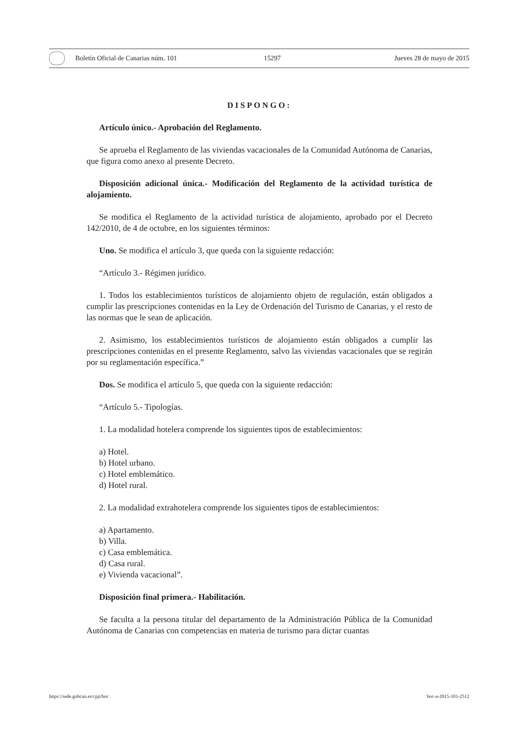Boletín Oficial de Canarias núm. 101 15297 Jueves 28 de mayo de 2015
DISPONGO:
Artículo único.- Aprobación del Reglamento.
Se aprueba el Reglamento de las viviendas vacacionales de la Comunidad Autónoma de Canarias, que figura como anexo al presente Decreto.
Disposición adicional única.- Modificación del Reglamento de la actividad turística de alojamiento.
Se modifica el Reglamento de la actividad turística de alojamiento, aprobado por el Decreto 142/2010, de 4 de octubre, en los siguientes términos:
Uno. Se modifica el artículo 3, que queda con la siguiente redacción:
“Artículo 3.- Régimen jurídico.
1. Todos los establecimientos turísticos de alojamiento objeto de regulación, están obligados a cumplir las prescripciones contenidas en la Ley de Ordenación del Turismo de Canarias, y el resto de las normas que le sean de aplicación.
2. Asimismo, los establecimientos turísticos de alojamiento están obligados a cumplir las prescripciones contenidas en el presente Reglamento, salvo las viviendas vacacionales que se regirán por su reglamentación específica.”
Dos. Se modifica el artículo 5, que queda con la siguiente redacción:
“Artículo 5.- Tipologías.
1. La modalidad hotelera comprende los siguientes tipos de establecimientos:
a) Hotel.
b) Hotel urbano.
c) Hotel emblemático.
d) Hotel rural.
2. La modalidad extrahotelera comprende los siguientes tipos de establecimientos:
a) Apartamento.
b) Villa.
c) Casa emblemática.
d) Casa rural.
e) Vivienda vacacional”.
Disposición final primera.- Habilitación.
Se faculta a la persona titular del departamento de la Administración Pública de la Comunidad Autónoma de Canarias con competencias en materia de turismo para dictar cuantas
https://sede.gobcan.es/cpji/boc boc-a-2015-101-2512